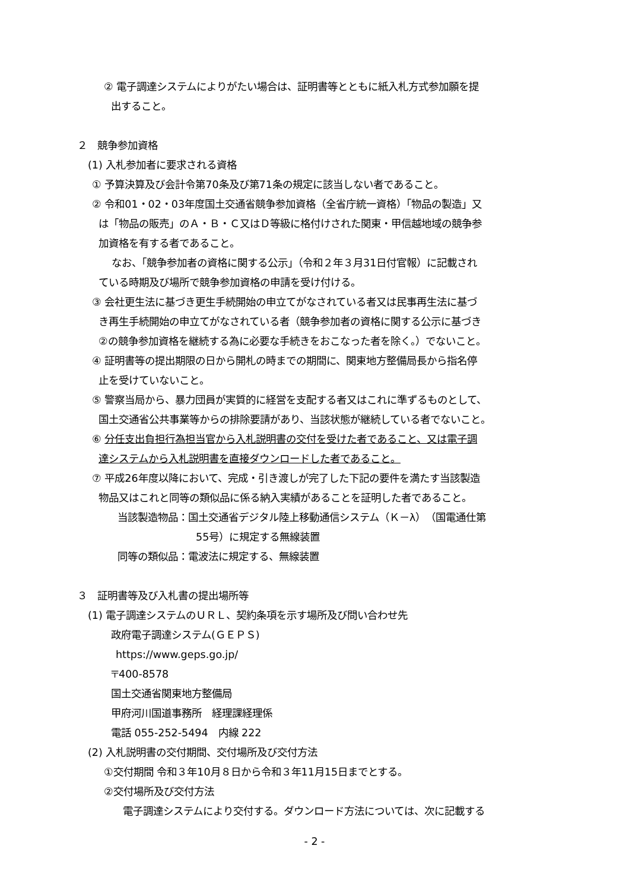② 電子調達システムによりがたい場合は、証明書等とともに紙入札方式参加願を提
出すること。
２　競争参加資格
(1) 入札参加者に要求される資格
① 予算決算及び会計令第70条及び第71条の規定に該当しない者であること。
② 令和01・02・03年度国土交通省競争参加資格（全省庁統一資格）「物品の製造」又
は「物品の販売」のＡ・Ｂ・Ｃ又はＤ等級に格付けされた関東・甲信越地域の競争参
加資格を有する者であること。
なお、「競争参加者の資格に関する公示」（令和２年３月31日付官報）に記載され
ている時期及び場所で競争参加資格の申請を受け付ける。
③ 会社更生法に基づき更生手続開始の申立てがなされている者又は民事再生法に基づ
き再生手続開始の申立てがなされている者（競争参加者の資格に関する公示に基づき
②の競争参加資格を継続する為に必要な手続きをおこなった者を除く。）でないこと。
④ 証明書等の提出期限の日から開札の時までの期間に、関東地方整備局長から指名停
止を受けていないこと。
⑤ 警察当局から、暴力団員が実質的に経営を支配する者又はこれに準ずるものとして、
国土交通省公共事業等からの排除要請があり、当該状態が継続している者でないこと。
⑥ 分任支出負担行為担当官から入札説明書の交付を受けた者であること、又は電子調
達システムから入札説明書を直接ダウンロードした者であること。
⑦ 平成26年度以降において、完成・引き渡しが完了した下記の要件を満たす当該製造
物品又はこれと同等の類似品に係る納入実績があることを証明した者であること。
当該製造物品：国土交通省デジタル陸上移動通信システム（Ｋ－λ）（国電通仕第
55号）に規定する無線装置
同等の類似品：電波法に規定する、無線装置
３　証明書等及び入札書の提出場所等
(1) 電子調達システムのＵＲＬ、契約条項を示す場所及び問い合わせ先
政府電子調達システム(ＧＥＰＳ)
https://www.geps.go.jp/
〒400-8578
国土交通省関東地方整備局
甲府河川国道事務所　経理課経理係
電話 055-252-5494　内線 222
(2) 入札説明書の交付期間、交付場所及び交付方法
①交付期間 令和３年10月８日から令和３年11月15日までとする。
②交付場所及び交付方法
電子調達システムにより交付する。ダウンロード方法については、次に記載する
- 2 -